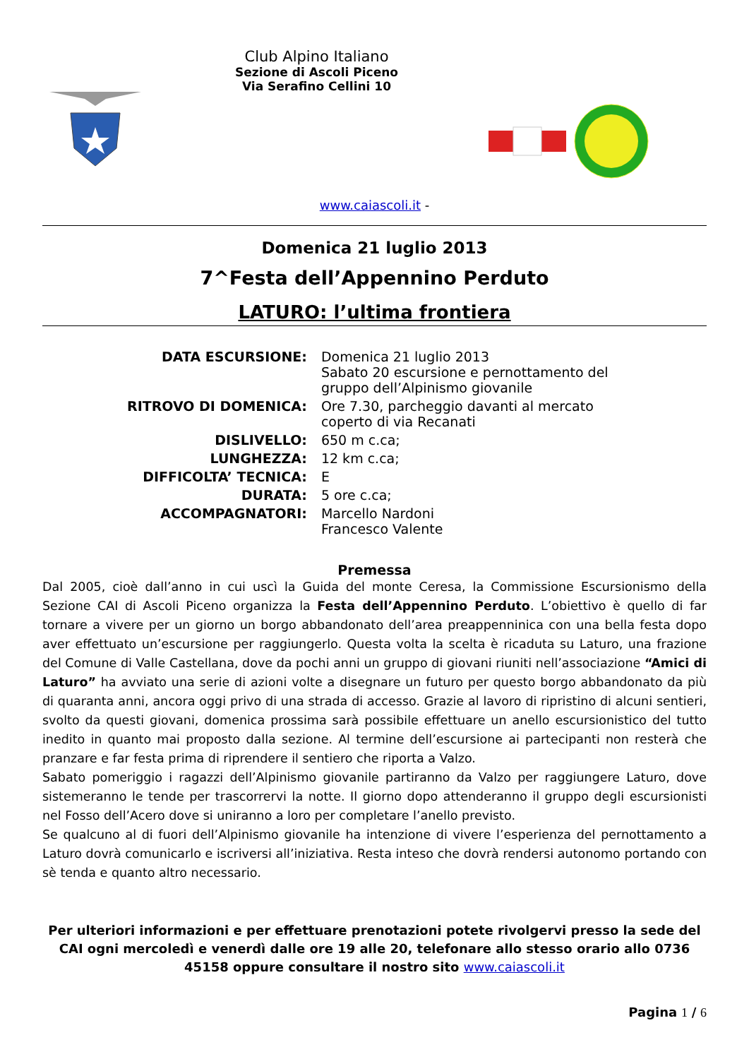Club Alpino Italiano
Sezione di Ascoli Piceno
Via Serafino Cellini 10
www.caiascoli.it -
Domenica 21 luglio 2013
7^Festa dell’Appennino Perduto
LATURO: l’ultima frontiera
| DATA ESCURSIONE: | Domenica 21 luglio 2013 Sabato 20 escursione e pernottamento del gruppo dell’Alpinismo giovanile |
| RITROVO DI DOMENICA: | Ore 7.30, parcheggio davanti al mercato coperto di via Recanati |
| DISLIVELLO: | 650 m c.ca; |
| LUNGHEZZA: | 12 km c.ca; |
| DIFFICOLTA’ TECNICA: | E |
| DURATA: | 5 ore c.ca; |
| ACCOMPAGNATORI: | Marcello Nardoni Francesco Valente |
Premessa
Dal 2005, cioè dall’anno in cui uscì la Guida del monte Ceresa, la Commissione Escursionismo della Sezione CAI di Ascoli Piceno organizza la Festa dell’Appennino Perduto. L’obiettivo è quello di far tornare a vivere per un giorno un borgo abbandonato dell’area preappenninica con una bella festa dopo aver effettuato un’escursione per raggiungerlo. Questa volta la scelta è ricaduta su Laturo, una frazione del Comune di Valle Castellana, dove da pochi anni un gruppo di giovani riuniti nell’associazione “Amici di Laturo” ha avviato una serie di azioni volte a disegnare un futuro per questo borgo abbandonato da più di quaranta anni, ancora oggi privo di una strada di accesso. Grazie al lavoro di ripristino di alcuni sentieri, svolto da questi giovani, domenica prossima sarà possibile effettuare un anello escursionistico del tutto inedito in quanto mai proposto dalla sezione. Al termine dell’escursione ai partecipanti non resterà che pranzare e far festa prima di riprendere il sentiero che riporta a Valzo.
Sabato pomeriggio i ragazzi dell’Alpinismo giovanile partiranno da Valzo per raggiungere Laturo, dove sistemeranno le tende per trascorrervi la notte. Il giorno dopo attenderanno il gruppo degli escursionisti nel Fosso dell’Acero dove si uniranno a loro per completare l’anello previsto.
Se qualcuno al di fuori dell’Alpinismo giovanile ha intenzione di vivere l’esperienza del pernottamento a Laturo dovrà comunicarlo e iscriversi all’iniziativa. Resta inteso che dovrà rendersi autonomo portando con sè tenda e quanto altro necessario.
Per ulteriori informazioni e per effettuare prenotazioni potete rivolgervi presso la sede del CAI ogni mercoledì e venerdì dalle ore 19 alle 20, telefonare allo stesso orario allo 0736 45158 oppure consultare il nostro sito www.caiascoli.it
Pagina 1 / 6